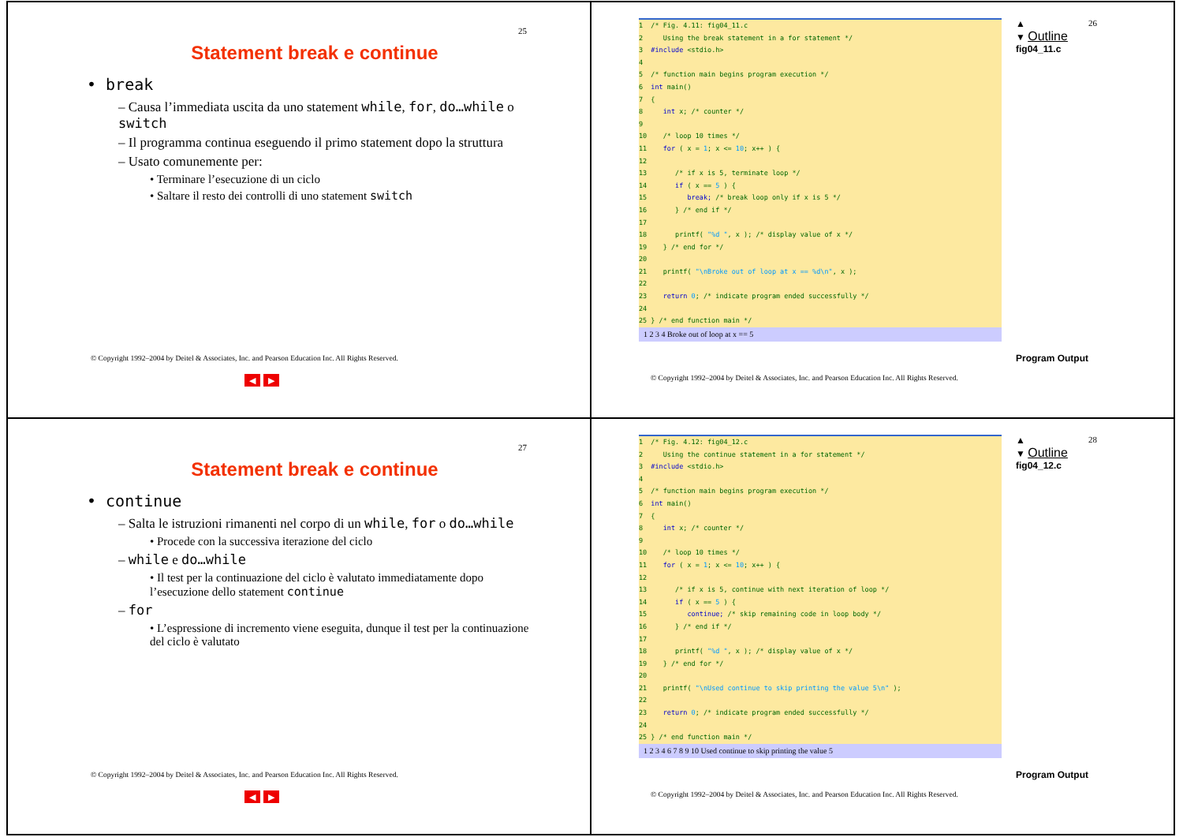25
Statement break e continue
• break
– Causa l’immediata uscita da uno statement while, for, do…while o switch
– Il programma continua eseguendo il primo statement dopo la struttura
– Usato comunemente per:
• Terminare l’esecuzione di un ciclo
• Saltare il resto dei controlli di uno statement switch
© Copyright 1992–2004 by Deitel & Associates, Inc. and Pearson Education Inc. All Rights Reserved.
◀ ▶
1 /* Fig. 4.11: fig04_11.c 2 Using the break statement in a for statement */ 3 #include <stdio.h> 4 5 /* function main begins program execution */ 6 int main() 7 { 8 int x; /* counter */ 9 10 /* loop 10 times */ 11 for ( x = 1; x <= 10; x++ ) { 12 13 /* if x is 5, terminate loop */ 14 if ( x == 5 ) { 15 break; /* break loop only if x is 5 */ 16 } /* end if */ 17 18 printf( "%d ", x ); /* display value of x */ 19 } /* end for */ 20 21 printf( "\nBroke out of loop at x == %d\n", x ); 22 23 return 0; /* indicate program ended successfully */ 24 25 } /* end function main */
1 2 3 4 Broke out of loop at x == 5
▲
▼ Outline
fig04_11.c
Program Output
26
© Copyright 1992–2004 by Deitel & Associates, Inc. and Pearson Education Inc. All Rights Reserved.
27
Statement break e continue
• continue
– Salta le istruzioni rimanenti nel corpo di un while, for o do…while
• Procede con la successiva iterazione del ciclo
– while e do…while
• Il test per la continuazione del ciclo è valutato immediatamente dopo l’esecuzione dello statement continue
– for
• L’espressione di incremento viene eseguita, dunque il test per la continuazione del ciclo è valutato
© Copyright 1992–2004 by Deitel & Associates, Inc. and Pearson Education Inc. All Rights Reserved.
◀ ▶
1 /* Fig. 4.12: fig04_12.c 2 Using the continue statement in a for statement */ 3 #include <stdio.h> 4 5 /* function main begins program execution */ 6 int main() 7 { 8 int x; /* counter */ 9 10 /* loop 10 times */ 11 for ( x = 1; x <= 10; x++ ) { 12 13 /* if x is 5, continue with next iteration of loop */ 14 if ( x == 5 ) { 15 continue; /* skip remaining code in loop body */ 16 } /* end if */ 17 18 printf( "%d ", x ); /* display value of x */ 19 } /* end for */ 20 21 printf( "\nUsed continue to skip printing the value 5\n" ); 22 23 return 0; /* indicate program ended successfully */ 24 25 } /* end function main */
1 2 3 4 6 7 8 9 10 Used continue to skip printing the value 5
▲
▼ Outline
fig04_12.c
Program Output
28
© Copyright 1992–2004 by Deitel & Associates, Inc. and Pearson Education Inc. All Rights Reserved.